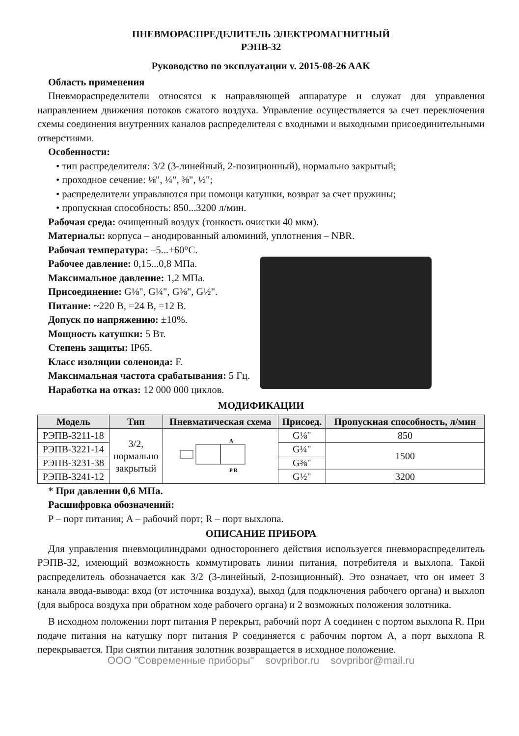ПНЕВМОРАСПРЕДЕЛИТЕЛЬ ЭЛЕКТРОМАГНИТНЫЙ
РЭПВ-32
Руководство по эксплуатации v. 2015-08-26 AAK
Область применения
Пневмораспределители относятся к направляющей аппаратуре и служат для управления направлением движения потоков сжатого воздуха. Управление осуществляется за счет переключения схемы соединения внутренних каналов распределителя с входными и выходными присоединительными отверстиями.
Особенности:
• тип распределителя: 3/2 (3-линейный, 2-позиционный), нормально закрытый;
• проходное сечение: ⅛", ¼", ⅜", ½";
• распределители управляются при помощи катушки, возврат за счет пружины;
• пропускная способность: 850...3200 л/мин.
Рабочая среда: очищенный воздух (тонкость очистки 40 мкм).
Материалы: корпуса – анодированный алюминий, уплотнения – NBR.
Рабочая температура: –5...+60°С.
Рабочее давление: 0,15...0,8 МПа.
Максимальное давление: 1,2 МПа.
Присоединение: G⅛", G¼", G⅜", G½".
Питание: ~220 В, =24 В, =12 В.
Допуск по напряжению: ±10%.
Мощность катушки: 5 Вт.
Степень защиты: IP65.
Класс изоляции соленоида: F.
Максимальная частота срабатывания: 5 Гц.
Наработка на отказ: 12 000 000 циклов.
МОДИФИКАЦИИ
| Модель | Тип | Пневматическая схема | Присоед. | Пропускная способность, л/мин |
| --- | --- | --- | --- | --- |
| РЭПВ-3211-18 | 3/2, нормально закрытый | A P R | G⅛" | 850 |
| РЭПВ-3221-14 | | | G¼" | 1500 |
| РЭПВ-3231-38 | | | G⅜" | |
| РЭПВ-3241-12 | | | G½" | 3200 |
* При давлении 0,6 МПа.
Расшифровка обозначений:
P – порт питания; A – рабочий порт; R – порт выхлопа.
ОПИСАНИЕ ПРИБОРА
Для управления пневмоцилиндрами одностороннего действия используется пневмораспределитель РЭПВ-32, имеющий возможность коммутировать линии питания, потребителя и выхлопа. Такой распределитель обозначается как 3/2 (3-линейный, 2-позиционный). Это означает, что он имеет 3 канала ввода-вывода: вход (от источника воздуха), выход (для подключения рабочего органа) и выхлоп (для выброса воздуха при обратном ходе рабочего органа) и 2 возможных положения золотника.
В исходном положении порт питания P перекрыт, рабочий порт A соединен с портом выхлопа R. При подаче питания на катушку порт питания P соединяется с рабочим портом A, а порт выхлопа R перекрывается. При снятии питания золотник возвращается в исходное положение.
ООО "Современные приборы" sovpribor.ru sovpribor@mail.ru